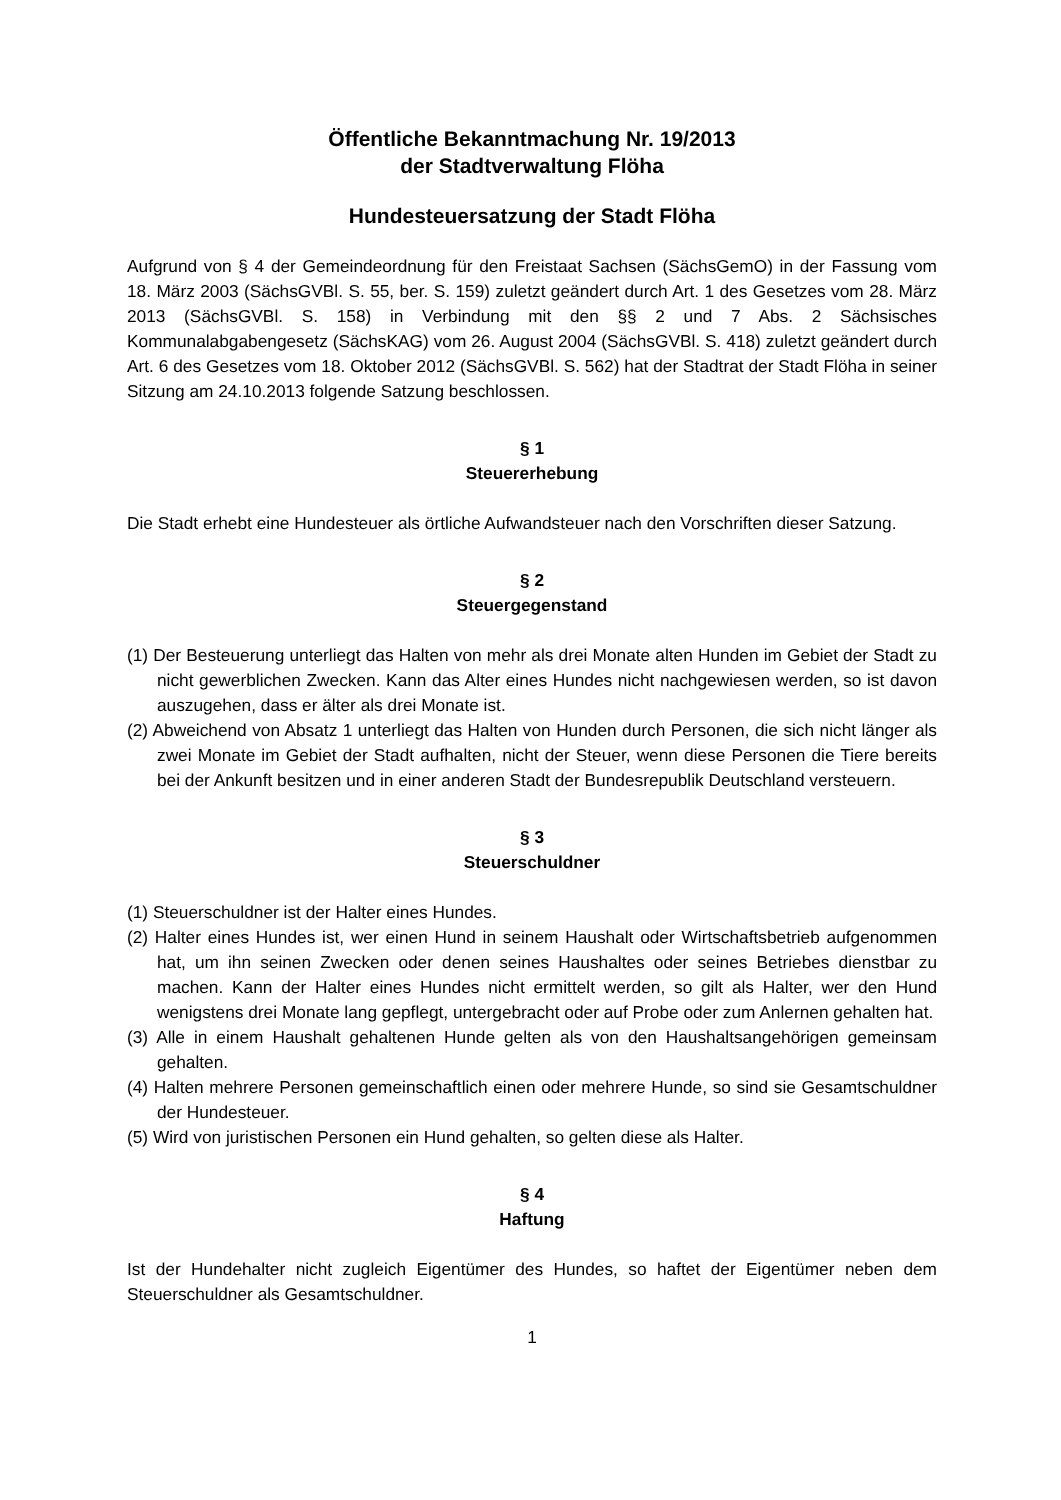Öffentliche Bekanntmachung Nr. 19/2013
der Stadtverwaltung Flöha
Hundesteuersatzung der Stadt Flöha
Aufgrund von § 4 der Gemeindeordnung für den Freistaat Sachsen (SächsGemO) in der Fassung vom 18. März 2003 (SächsGVBl. S. 55, ber. S. 159) zuletzt geändert durch Art. 1 des Gesetzes vom 28. März 2013 (SächsGVBl. S. 158) in Verbindung mit den §§ 2 und 7 Abs. 2 Sächsisches Kommunalabgabengesetz (SächsKAG) vom 26. August 2004 (SächsGVBl. S. 418) zuletzt geändert durch Art. 6 des Gesetzes vom 18. Oktober 2012 (SächsGVBl. S. 562) hat der Stadtrat der Stadt Flöha in seiner Sitzung am 24.10.2013 folgende Satzung beschlossen.
§ 1
Steuererhebung
Die Stadt erhebt eine Hundesteuer als örtliche Aufwandsteuer nach den Vorschriften dieser Satzung.
§ 2
Steuergegenstand
(1) Der Besteuerung unterliegt das Halten von mehr als drei Monate alten Hunden im Gebiet der Stadt zu nicht gewerblichen Zwecken. Kann das Alter eines Hundes nicht nachgewiesen werden, so ist davon auszugehen, dass er älter als drei Monate ist.
(2) Abweichend von Absatz 1 unterliegt das Halten von Hunden durch Personen, die sich nicht länger als zwei Monate im Gebiet der Stadt aufhalten, nicht der Steuer, wenn diese Personen die Tiere bereits bei der Ankunft besitzen und in einer anderen Stadt der Bundesrepublik Deutschland versteuern.
§ 3
Steuerschuldner
(1) Steuerschuldner ist der Halter eines Hundes.
(2) Halter eines Hundes ist, wer einen Hund in seinem Haushalt oder Wirtschaftsbetrieb aufgenommen hat, um ihn seinen Zwecken oder denen seines Haushaltes oder seines Betriebes dienstbar zu machen. Kann der Halter eines Hundes nicht ermittelt werden, so gilt als Halter, wer den Hund wenigstens drei Monate lang gepflegt, untergebracht oder auf Probe oder zum Anlernen gehalten hat.
(3) Alle in einem Haushalt gehaltenen Hunde gelten als von den Haushaltsangehörigen gemeinsam gehalten.
(4) Halten mehrere Personen gemeinschaftlich einen oder mehrere Hunde, so sind sie Gesamtschuldner der Hundesteuer.
(5) Wird von juristischen Personen ein Hund gehalten, so gelten diese als Halter.
§ 4
Haftung
Ist der Hundehalter nicht zugleich Eigentümer des Hundes, so haftet der Eigentümer neben dem Steuerschuldner als Gesamtschuldner.
1